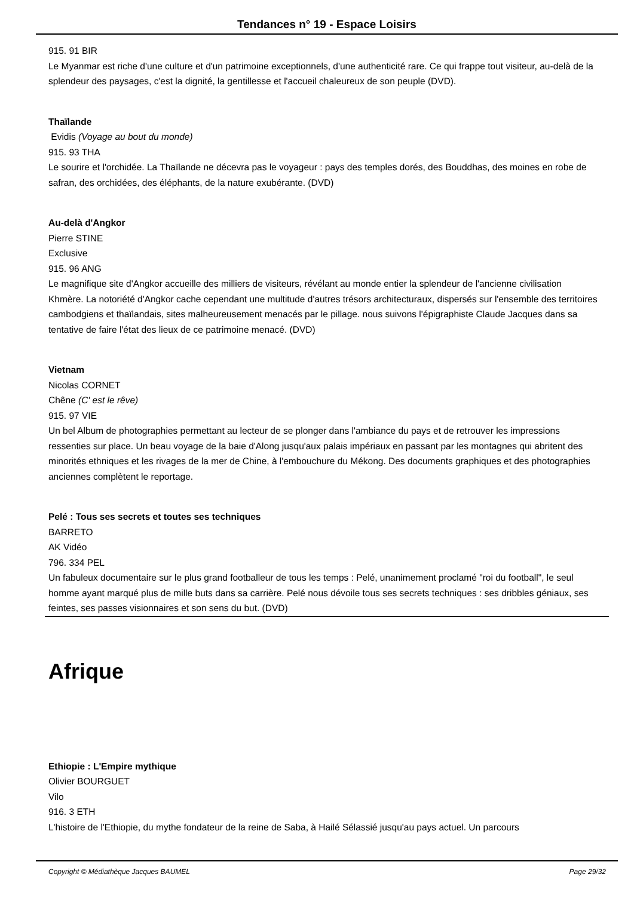Tendances n° 19 - Espace Loisirs
915. 91 BIR
Le Myanmar est riche d'une culture et d'un patrimoine exceptionnels, d'une authenticité rare. Ce qui frappe tout visiteur, au-delà de la splendeur des paysages, c'est la dignité, la gentillesse et l'accueil chaleureux de son peuple (DVD).
Thaïlande
Evidis (Voyage au bout du monde)
915. 93 THA
Le sourire et l'orchidée. La Thaïlande ne décevra pas le voyageur : pays des temples dorés, des Bouddhas, des moines en robe de safran, des orchidées, des éléphants, de la nature exubérante. (DVD)
Au-delà d'Angkor
Pierre STINE
Exclusive
915. 96 ANG
Le magnifique site d'Angkor accueille des milliers de visiteurs, révélant au monde entier la splendeur de l'ancienne civilisation Khmère. La notoriété d'Angkor cache cependant une multitude d'autres trésors architecturaux, dispersés sur l'ensemble des territoires cambodgiens et thaïlandais, sites malheureusement menacés par le pillage. nous suivons l'épigraphiste Claude Jacques dans sa tentative de faire l'état des lieux de ce patrimoine menacé. (DVD)
Vietnam
Nicolas CORNET
Chêne (C' est le rêve)
915. 97 VIE
Un bel Album de photographies permettant au lecteur de se plonger dans l'ambiance du pays et de retrouver les impressions ressenties sur place. Un beau voyage de la baie d'Along jusqu'aux palais impériaux en passant par les montagnes qui abritent des minorités ethniques et les rivages de la mer de Chine, à l'embouchure du Mékong. Des documents graphiques et des photographies anciennes complètent le reportage.
Pelé : Tous ses secrets et toutes ses techniques
BARRETO
AK Vidéo
796. 334 PEL
Un fabuleux documentaire sur le plus grand footballeur de tous les temps : Pelé, unanimement proclamé "roi du football", le seul homme ayant marqué plus de mille buts dans sa carrière. Pelé nous dévoile tous ses secrets techniques : ses dribbles géniaux, ses feintes, ses passes visionnaires et son sens du but. (DVD)
Afrique
Ethiopie : L'Empire mythique
Olivier BOURGUET
Vilo
916. 3 ETH
L'histoire de l'Ethiopie, du mythe fondateur de la reine de Saba, à Hailé Sélassié jusqu'au pays actuel. Un parcours
Copyright © Médiathèque Jacques BAUMEL Page 29/32